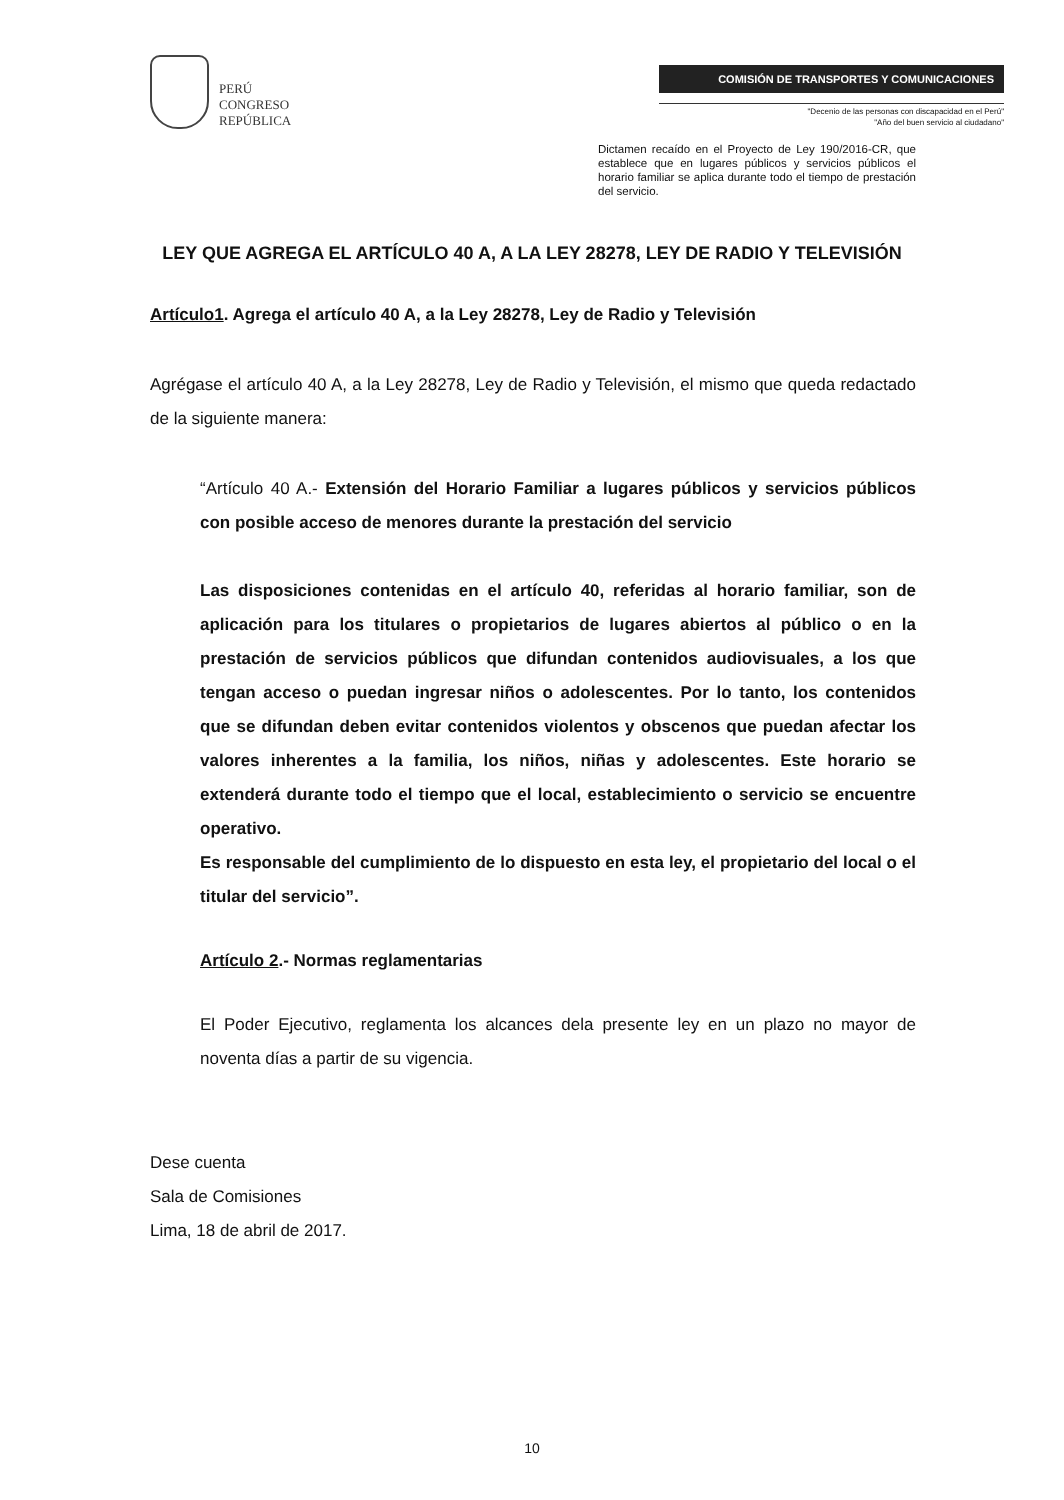PERÚ
CONGRESO
REPÚBLICA
COMISIÓN DE TRANSPORTES Y COMUNICACIONES
"Decenio de las personas con discapacidad en el Perú"
"Año del buen servicio al ciudadano"
Dictamen recaído en el Proyecto de Ley 190/2016-CR, que establece que en lugares públicos y servicios públicos el horario familiar se aplica durante todo el tiempo de prestación del servicio.
LEY QUE AGREGA EL ARTÍCULO 40 A, A LA LEY 28278, LEY DE RADIO Y TELEVISIÓN
Artículo1. Agrega el artículo 40 A, a la Ley 28278, Ley de Radio y Televisión
Agrégase el artículo 40 A, a la Ley 28278, Ley de Radio y Televisión, el mismo que queda redactado de la siguiente manera:
“Artículo 40 A.- Extensión del Horario Familiar a lugares públicos y servicios públicos con posible acceso de menores durante la prestación del servicio
Las disposiciones contenidas en el artículo 40, referidas al horario familiar, son de aplicación para los titulares o propietarios de lugares abiertos al público o en la prestación de servicios públicos que difundan contenidos audiovisuales, a los que tengan acceso o puedan ingresar niños o adolescentes. Por lo tanto, los contenidos que se difundan deben evitar contenidos violentos y obscenos que puedan afectar los valores inherentes a la familia, los niños, niñas y adolescentes. Este horario se extenderá durante todo el tiempo que el local, establecimiento o servicio se encuentre operativo.
Es responsable del cumplimiento de lo dispuesto en esta ley, el propietario del local o el titular del servicio”.
Artículo 2.- Normas reglamentarias
El Poder Ejecutivo, reglamenta los alcances dela presente ley en un plazo no mayor de noventa días a partir de su vigencia.
Dese cuenta
Sala de Comisiones
Lima, 18 de abril de 2017.
10